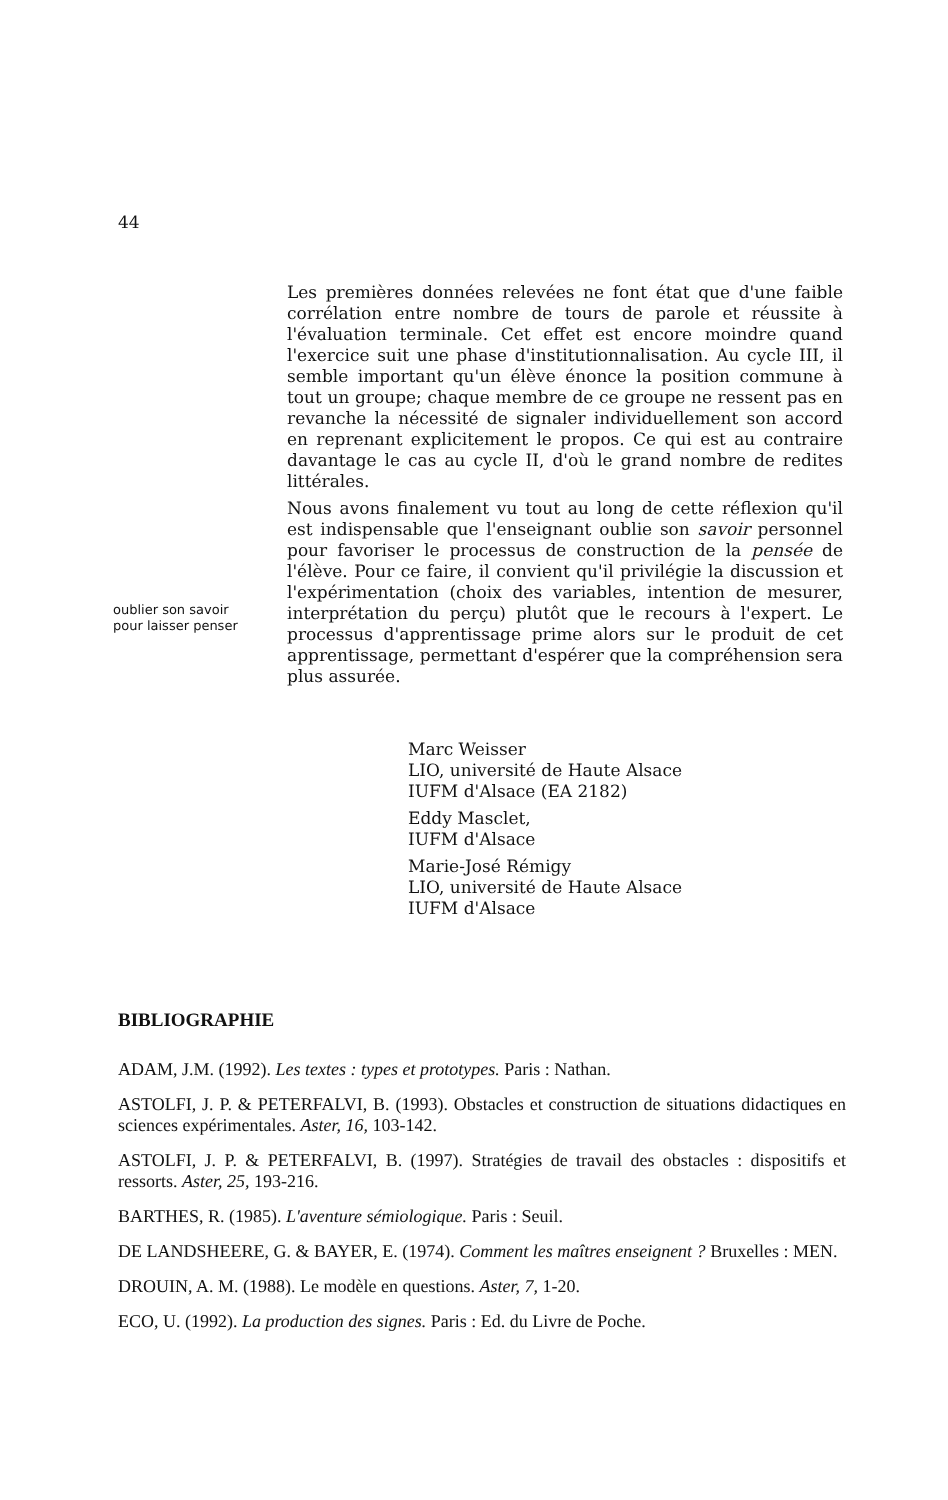44
oublier son savoir
pour laisser penser
Les premières données relevées ne font état que d'une faible corrélation entre nombre de tours de parole et réussite à l'évaluation terminale. Cet effet est encore moindre quand l'exercice suit une phase d'institutionnalisation. Au cycle III, il semble important qu'un élève énonce la position commune à tout un groupe; chaque membre de ce groupe ne ressent pas en revanche la nécessité de signaler individuellement son accord en reprenant explicitement le propos. Ce qui est au contraire davantage le cas au cycle II, d'où le grand nombre de redites littérales.
Nous avons finalement vu tout au long de cette réflexion qu'il est indispensable que l'enseignant oublie son savoir personnel pour favoriser le processus de construction de la pensée de l'élève. Pour ce faire, il convient qu'il privilégie la discussion et l'expérimentation (choix des variables, intention de mesurer, interprétation du perçu) plutôt que le recours à l'expert. Le processus d'apprentissage prime alors sur le produit de cet apprentissage, permettant d'espérer que la compréhension sera plus assurée.
Marc Weisser
LIO, université de Haute Alsace
IUFM d'Alsace (EA 2182)
Eddy Masclet,
IUFM d'Alsace
Marie-José Rémigy
LIO, université de Haute Alsace
IUFM d'Alsace
BIBLIOGRAPHIE
ADAM, J.M. (1992). Les textes : types et prototypes. Paris : Nathan.
ASTOLFI, J. P. & PETERFALVI, B. (1993). Obstacles et construction de situations didactiques en sciences expérimentales. Aster, 16, 103-142.
ASTOLFI, J. P. & PETERFALVI, B. (1997). Stratégies de travail des obstacles : dispositifs et ressorts. Aster, 25, 193-216.
BARTHES, R. (1985). L'aventure sémiologique. Paris : Seuil.
DE LANDSHEERE, G. & BAYER, E. (1974). Comment les maîtres enseignent ? Bruxelles : MEN.
DROUIN, A. M. (1988). Le modèle en questions. Aster, 7, 1-20.
ECO, U. (1992). La production des signes. Paris : Ed. du Livre de Poche.